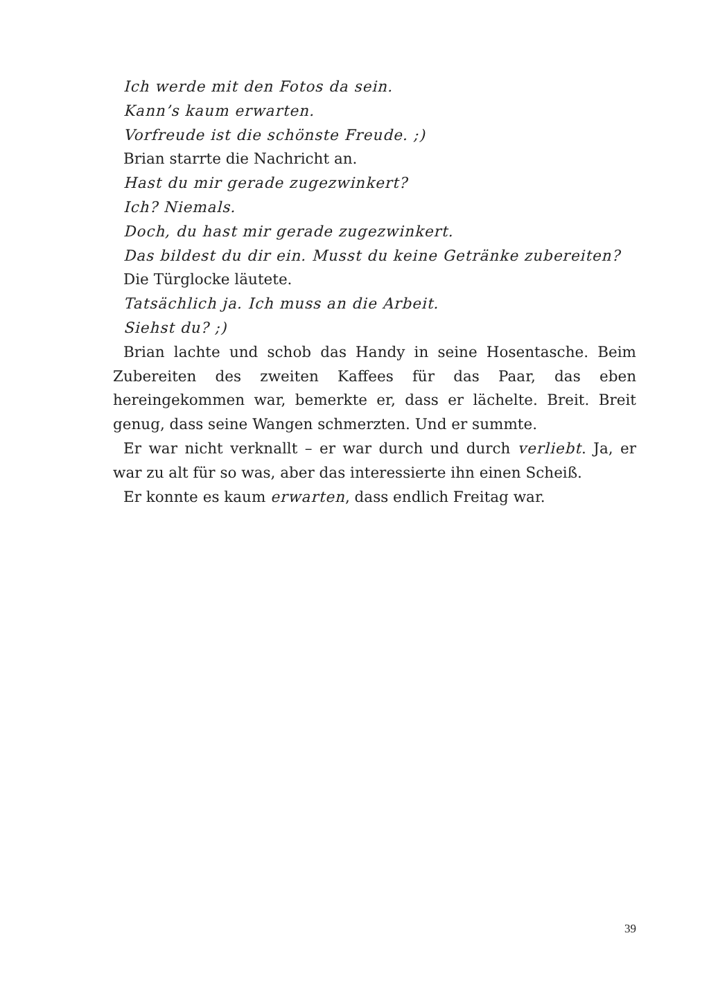Ich werde mit den Fotos da sein.
Kann’s kaum erwarten.
Vorfreude ist die schönste Freude. ;)
Brian starrte die Nachricht an.
Hast du mir gerade zugezwinkert?
Ich? Niemals.
Doch, du hast mir gerade zugezwinkert.
Das bildest du dir ein. Musst du keine Getränke zubereiten?
Die Türglocke läutete.
Tatsächlich ja. Ich muss an die Arbeit.
Siehst du? ;)
Brian lachte und schob das Handy in seine Hosentasche. Beim Zubereiten des zweiten Kaffees für das Paar, das eben hereingekommen war, bemerkte er, dass er lächelte. Breit. Breit genug, dass seine Wangen schmerzten. Und er summte.
Er war nicht verknallt – er war durch und durch verliebt. Ja, er war zu alt für so was, aber das interessierte ihn einen Scheiß.
Er konnte es kaum erwarten, dass endlich Freitag war.
39